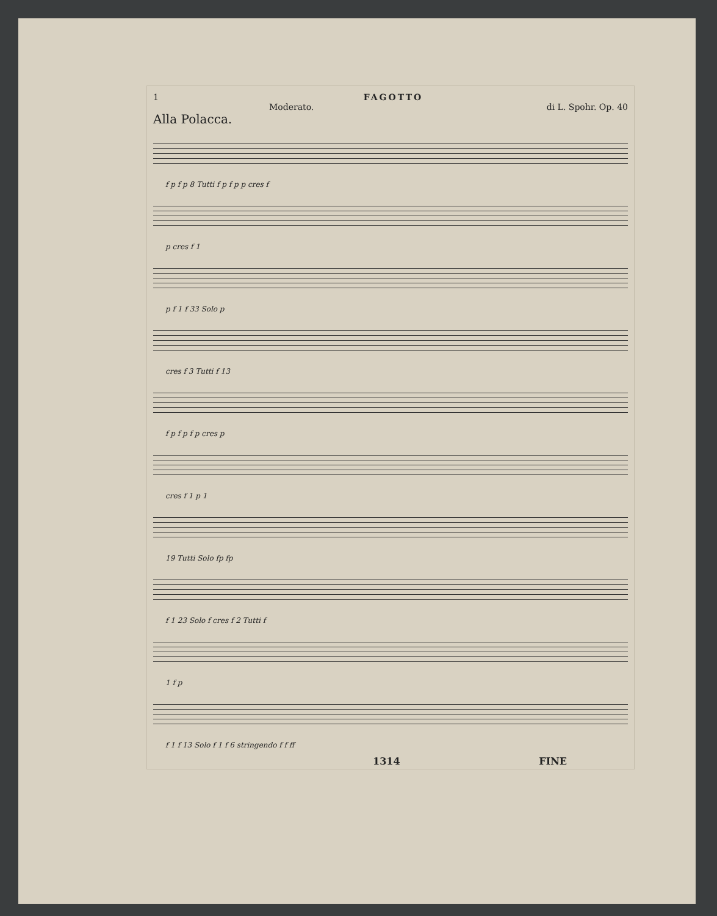1 FAGOTTO
Moderato. di L. Spohr. Op. 40
Alla Polacca.
f p f p 8 Tutti f p f p p cres f
p cres f 1
p f 1 f 33 Solo p
cres f 3 Tutti f 13
f p f p f p cres p
cres f 1 p 1
19 Tutti Solo fp fp
f 1 23 Solo f cres f 2 Tutti f
1 f p
f 1 f 13 Solo f 1 f 6 stringendo f f ff
1314 FINE